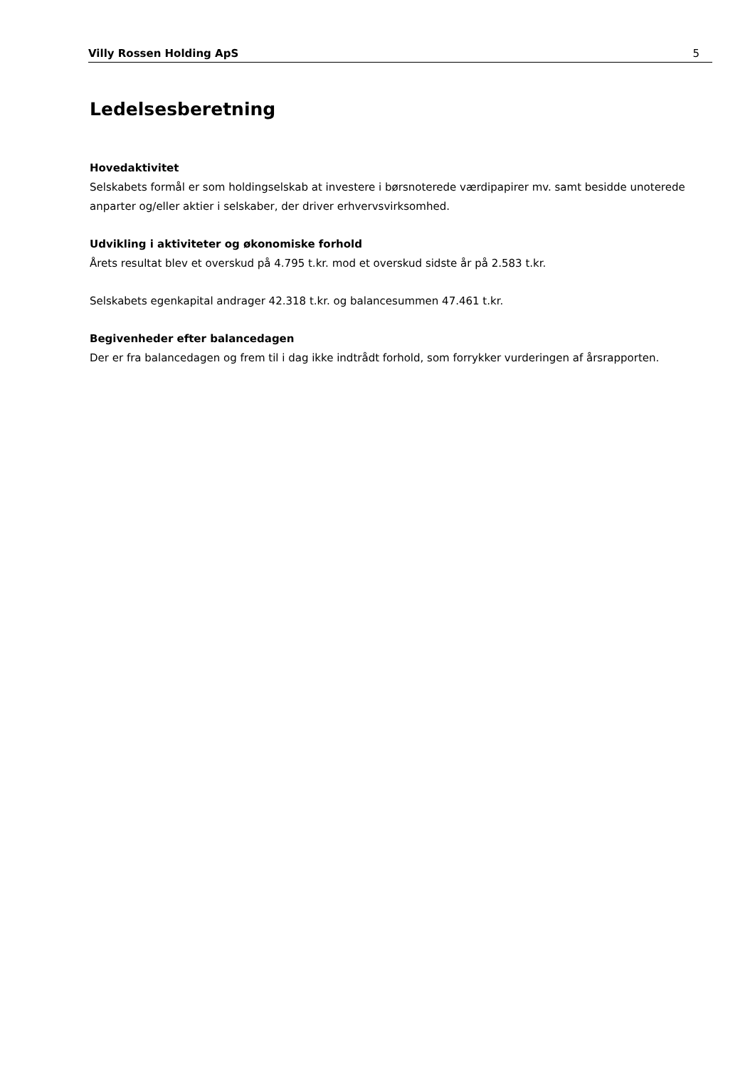Villy Rossen Holding ApS 5
Ledelsesberetning
Hovedaktivitet
Selskabets formål er som holdingselskab at investere i børsnoterede værdipapirer mv. samt besidde unoterede anparter og/eller aktier i selskaber, der driver erhvervsvirksomhed.
Udvikling i aktiviteter og økonomiske forhold
Årets resultat blev et overskud på 4.795 t.kr. mod et overskud sidste år på 2.583 t.kr.
Selskabets egenkapital andrager 42.318 t.kr. og balancesummen 47.461 t.kr.
Begivenheder efter balancedagen
Der er fra balancedagen og frem til i dag ikke indtrådt forhold, som forrykker vurderingen af årsrapporten.